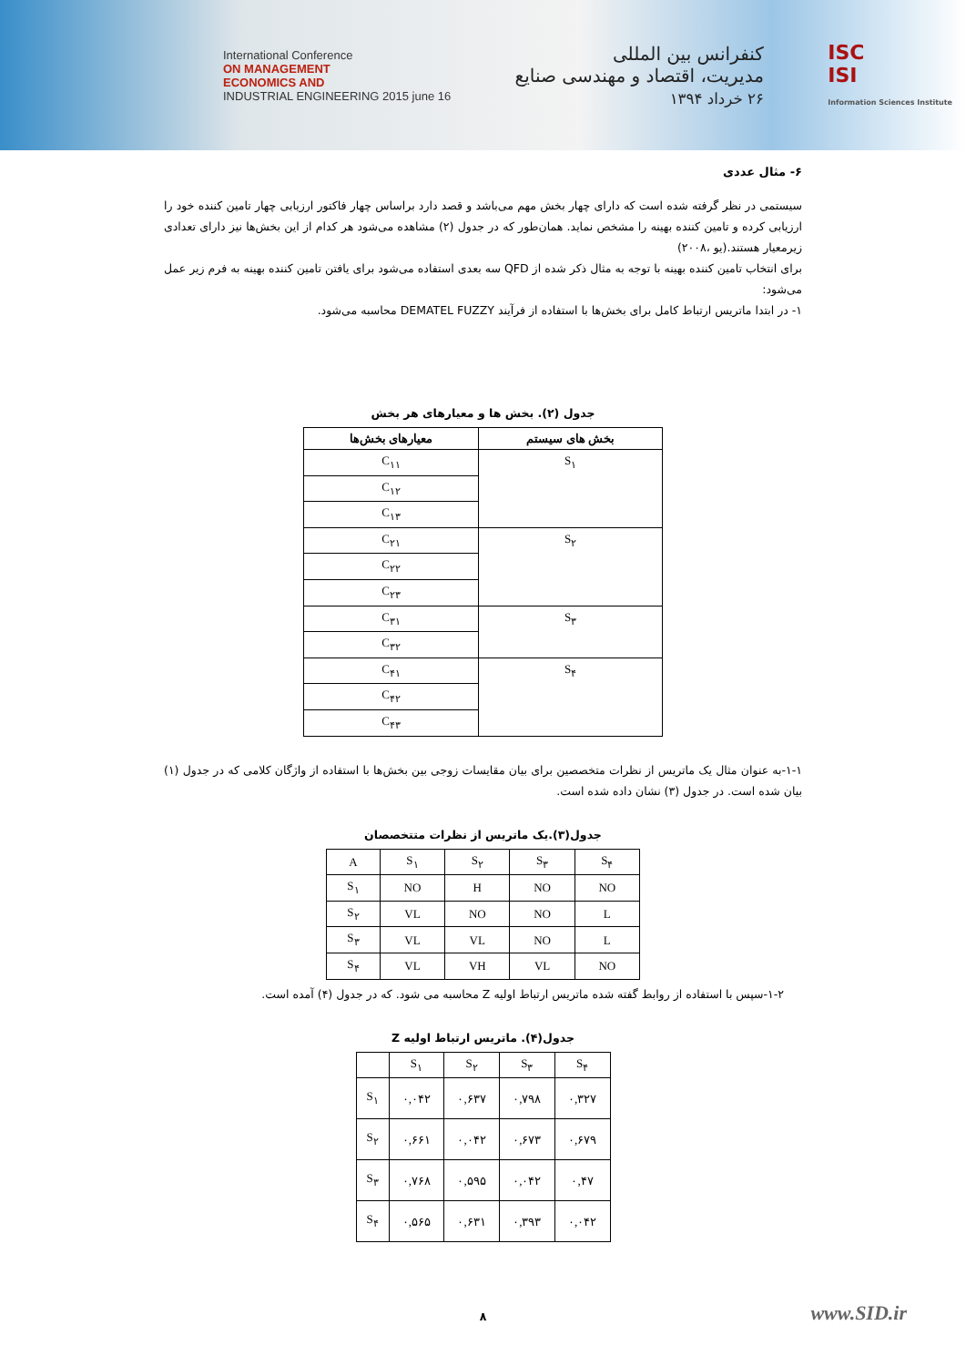International Conference
ON MANAGEMENT
ECONOMICS AND
INDUSTRIAL ENGINEERING 2015 june 16
کنفرانس بین المللی
مدیریت، اقتصاد و مهندسی صنایع
۲۶ خرداد ۱۳۹۴
ISC
ISI
Information Sciences Institute
۶- مثال عددی
سیستمی در نظر گرفته شده است که دارای چهار بخش مهم می‌باشد و قصد دارد براساس چهار فاکتور ارزیابی چهار تامین کننده خود را ارزیابی کرده و تامین کننده بهینه را مشخص نماید. همان‌طور که در جدول (۲) مشاهده می‌شود هر کدام از این بخش‌ها نیز دارای تعدادی زیرمعیار هستند.(یو ،۲۰۰۸)
برای انتخاب تامین کننده بهینه با توجه به مثال ذکر شده از QFD سه بعدی استفاده می‌شود برای یافتن تامین کننده بهینه به فرم زیر عمل می‌شود:
۱- در ابتدا ماتریس ارتباط کامل برای بخش‌ها با استفاده از فرآیند DEMATEL FUZZY محاسبه می‌شود.
جدول (۲). بخش ها و معیارهای هر بخش
| معیارهای بخش‌ها | بخش های سیستم |
| --- | --- |
| C<sub>۱۱</sub> | S<sub>۱</sub> |
| C<sub>۱۲</sub> | |
| C<sub>۱۳</sub> | |
| C<sub>۲۱</sub> | S<sub>۲</sub> |
| C<sub>۲۲</sub> | |
| C<sub>۲۳</sub> | |
| C<sub>۳۱</sub> | S<sub>۳</sub> |
| C<sub>۳۲</sub> | |
| C<sub>۴۱</sub> | S<sub>۴</sub> |
| C<sub>۴۲</sub> | |
| C<sub>۴۳</sub> | |
۱-۱-به عنوان مثال یک ماتریس از نظرات متخصصین برای بیان مقایسات زوجی بین بخش‌ها با استفاده از واژگان کلامی که در جدول (۱) بیان شده است. در جدول (۳) نشان داده شده است.
جدول(۳).یک ماتریس از نظرات متتخصصان
| A | S<sub>۱</sub> | S<sub>۲</sub> | S<sub>۳</sub> | S<sub>۴</sub> |
| S<sub>۱</sub> | NO | H | NO | NO |
| S<sub>۲</sub> | VL | NO | NO | L |
| S<sub>۳</sub> | VL | VL | NO | L |
| S<sub>۴</sub> | VL | VH | VL | NO |
۱-۲-سپس با استفاده از روابط گفته شده ماتریس ارتباط اولیه Z محاسبه می شود. که در جدول (۴) آمده است.
جدول(۴). ماتریس ارتباط اولیه Z
| | S<sub>۱</sub> | S<sub>۲</sub> | S<sub>۳</sub> | S<sub>۴</sub> |
| S<sub>۱</sub> | ۰,۰۴۲ | ۰,۶۳۷ | ۰,۷۹۸ | ۰,۳۲۷ |
| S<sub>۲</sub> | ۰,۶۶۱ | ۰,۰۴۲ | ۰,۶۷۳ | ۰,۶۷۹ |
| S<sub>۳</sub> | ۰,۷۶۸ | ۰,۵۹۵ | ۰,۰۴۲ | ۰,۴۷ |
| S<sub>۴</sub> | ۰,۵۶۵ | ۰,۶۳۱ | ۰,۳۹۳ | ۰,۰۴۲ |
۸
www.SID.ir